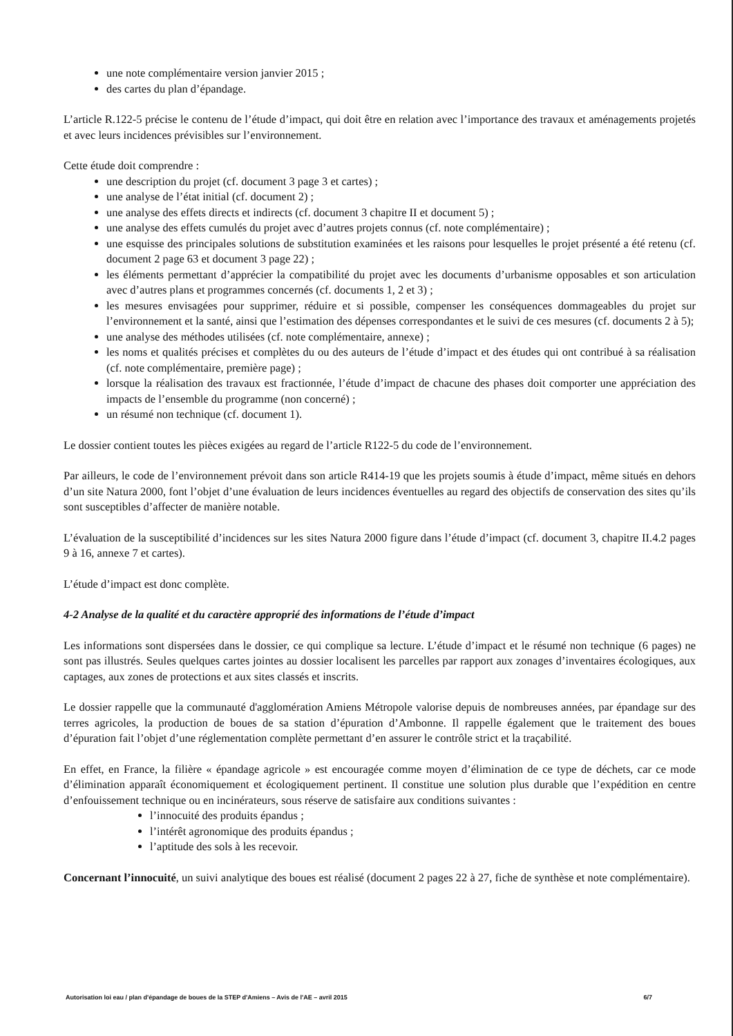une note complémentaire version janvier 2015 ;
des cartes du plan d’épandage.
L’article R.122-5 précise le contenu de l’étude d’impact, qui doit être en relation avec l’importance des travaux et aménagements projetés et avec leurs incidences prévisibles sur l’environnement.
Cette étude doit comprendre :
une description du projet (cf. document 3 page 3 et cartes) ;
une analyse de l’état initial (cf. document 2) ;
une analyse des effets directs et indirects (cf. document 3 chapitre II et document 5) ;
une analyse des effets cumulés du projet avec d’autres projets connus (cf. note complémentaire) ;
une esquisse des principales solutions de substitution examinées et les raisons pour lesquelles le projet présenté a été retenu (cf. document 2 page 63 et document 3 page 22) ;
les éléments permettant d’apprécier la compatibilité du projet avec les documents d’urbanisme opposables et son articulation avec d’autres plans et programmes concernés (cf. documents 1, 2 et 3) ;
les mesures envisagées pour supprimer, réduire et si possible, compenser les conséquences dommageables du projet sur l’environnement et la santé, ainsi que l’estimation des dépenses correspondantes et le suivi de ces mesures (cf. documents 2 à 5);
une analyse des méthodes utilisées (cf. note complémentaire, annexe) ;
les noms et qualités précises et complètes du ou des auteurs de l’étude d’impact et des études qui ont contribué à sa réalisation (cf. note complémentaire, première page) ;
lorsque la réalisation des travaux est fractionnée, l’étude d’impact de chacune des phases doit comporter une appréciation des impacts de l’ensemble du programme (non concerné) ;
un résumé non technique (cf. document 1).
Le dossier contient toutes les pièces exigées au regard de l’article R122-5 du code de l’environnement.
Par ailleurs, le code de l’environnement prévoit dans son article R414-19 que les projets soumis à étude d’impact, même situés en dehors d’un site Natura 2000, font l’objet d’une évaluation de leurs incidences éventuelles au regard des objectifs de conservation des sites qu’ils sont susceptibles d’affecter de manière notable.
L’évaluation de la susceptibilité d’incidences sur les sites Natura 2000 figure dans l’étude d’impact (cf. document 3, chapitre II.4.2 pages 9 à 16, annexe 7 et cartes).
L’étude d’impact est donc complète.
4-2 Analyse de la qualité et du caractère approprié des informations de l’étude d’impact
Les informations sont dispersées dans le dossier, ce qui complique sa lecture. L’étude d’impact et le résumé non technique (6 pages) ne sont pas illustrés. Seules quelques cartes jointes au dossier localisent les parcelles par rapport aux zonages d’inventaires écologiques, aux captages, aux zones de protections et aux sites classés et inscrits.
Le dossier rappelle que la communauté d'agglomération Amiens Métropole valorise depuis de nombreuses années, par épandage sur des terres agricoles, la production de boues de sa station d’épuration d’Ambonne. Il rappelle également que le traitement des boues d’épuration fait l’objet d’une réglementation complète permettant d’en assurer le contrôle strict et la traçabilité.
En effet, en France, la filière « épandage agricole » est encouragée comme moyen d’élimination de ce type de déchets, car ce mode d’élimination apparaît économiquement et écologiquement pertinent. Il constitue une solution plus durable que l’expédition en centre d’enfouissement technique ou en incinérateurs, sous réserve de satisfaire aux conditions suivantes :
l’innocuité des produits épandus ;
l’intérêt agronomique des produits épandus ;
l’aptitude des sols à les recevoir.
Concernant l’innocuité, un suivi analytique des boues est réalisé (document 2 pages 22 à 27, fiche de synthèse et note complémentaire).
Autorisation loi eau / plan d'épandage de boues de la STEP d'Amiens – Avis de l'AE – avril 2015 6/7